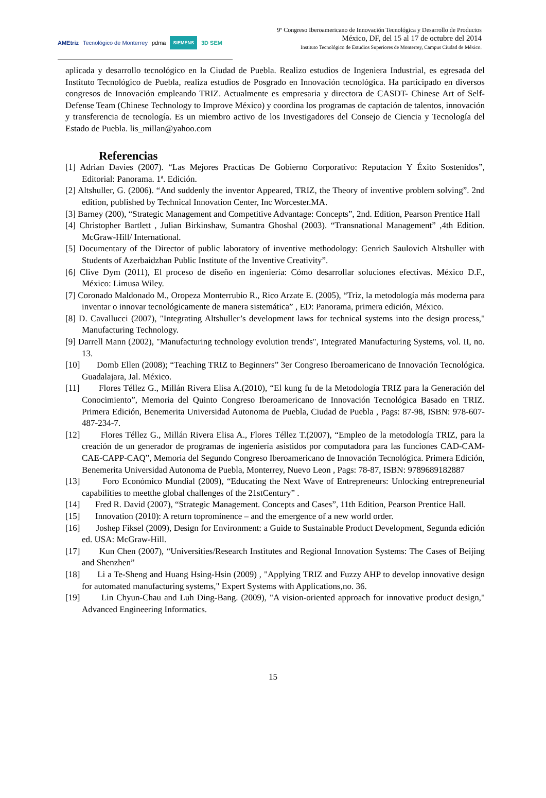AMEtriz Tecnológico de Monterrey pdma SIEMENS 3D SEM
9º Congreso Iberoamericano de Innovación Tecnológica y Desarrollo de Productos
México, DF, del 15 al 17 de octubre del 2014
Instituto Tecnológico de Estudios Superiores de Monterrey, Campus Ciudad de México.
aplicada y desarrollo tecnológico en la Ciudad de Puebla. Realizo estudios de Ingeniera Industrial, es egresada del Instituto Tecnológico de Puebla, realiza estudios de Posgrado en Innovación tecnológica. Ha participado en diversos congresos de Innovación empleando TRIZ. Actualmente es empresaria y directora de CASDT- Chinese Art of Self-Defense Team (Chinese Technology to Improve México) y coordina los programas de captación de talentos, innovación y transferencia de tecnología. Es un miembro activo de los Investigadores del Consejo de Ciencia y Tecnología del Estado de Puebla. lis_millan@yahoo.com
Referencias
[1] Adrian Davies (2007). “Las Mejores Practicas De Gobierno Corporativo: Reputacion Y Éxito Sostenidos”, Editorial: Panorama. 1ª. Edición.
[2] Altshuller, G. (2006). “And suddenly the inventor Appeared, TRIZ, the Theory of inventive problem solving”. 2nd edition, published by Technical Innovation Center, Inc Worcester.MA.
[3] Barney (200), “Strategic Management and Competitive Advantage: Concepts”, 2nd. Edition, Pearson Prentice Hall
[4] Christopher Bartlett , Julian Birkinshaw, Sumantra Ghoshal (2003). “Transnational Management” ,4th Edition. McGraw-Hill/ International.
[5] Documentary of the Director of public laboratory of inventive methodology: Genrich Saulovich Altshuller with Students of Azerbaidzhan Public Institute of the Inventive Creativity”.
[6] Clive Dym (2011), El proceso de diseño en ingeniería: Cómo desarrollar soluciones efectivas. México D.F., México: Limusa Wiley.
[7] Coronado Maldonado M., Oropeza Monterrubio R., Rico Arzate E. (2005), “Triz, la metodología más moderna para inventar o innovar tecnológicamente de manera sistemática” , ED: Panorama, primera edición, México.
[8] D. Cavallucci (2007), "Integrating Altshuller’s development laws for technical systems into the design process," Manufacturing Technology.
[9] Darrell Mann (2002), "Manufacturing technology evolution trends", Integrated Manufacturing Systems, vol. II, no. 13.
[10] Domb Ellen (2008); “Teaching TRIZ to Beginners” 3er Congreso Iberoamericano de Innovación Tecnológica. Guadalajara, Jal. México.
[11] Flores Téllez G., Millán Rivera Elisa A.(2010), “El kung fu de la Metodología TRIZ para la Generación del Conocimiento”, Memoria del Quinto Congreso Iberoamericano de Innovación Tecnológica Basado en TRIZ. Primera Edición, Benemerita Universidad Autonoma de Puebla, Ciudad de Puebla , Pags: 87-98, ISBN: 978-607-487-234-7.
[12] Flores Téllez G., Millán Rivera Elisa A., Flores Téllez T.(2007), “Empleo de la metodología TRIZ, para la creación de un generador de programas de ingeniería asistidos por computadora para las funciones CAD-CAM-CAE-CAPP-CAQ”, Memoria del Segundo Congreso Iberoamericano de Innovación Tecnológica. Primera Edición, Benemerita Universidad Autonoma de Puebla, Monterrey, Nuevo Leon , Pags: 78-87, ISBN: 9789689182887
[13] Foro Económico Mundial (2009), “Educating the Next Wave of Entrepreneurs: Unlocking entrepreneurial capabilities to meetthe global challenges of the 21stCentury” .
[14] Fred R. David (2007), “Strategic Management. Concepts and Cases”, 11th Edition, Pearson Prentice Hall.
[15] Innovation (2010): A return toprominence – and the emergence of a new world order.
[16] Joshep Fiksel (2009), Design for Environment: a Guide to Sustainable Product Development, Segunda edición ed. USA: McGraw-Hill.
[17] Kun Chen (2007), “Universities/Research Institutes and Regional Innovation Systems: The Cases of Beijing and Shenzhen”
[18] Li a Te-Sheng and Huang Hsing-Hsin (2009) , "Applying TRIZ and Fuzzy AHP to develop innovative design for automated manufacturing systems," Expert Systems with Applications,no. 36.
[19] Lin Chyun-Chau and Luh Ding-Bang. (2009), "A vision-oriented approach for innovative product design," Advanced Engineering Informatics.
15